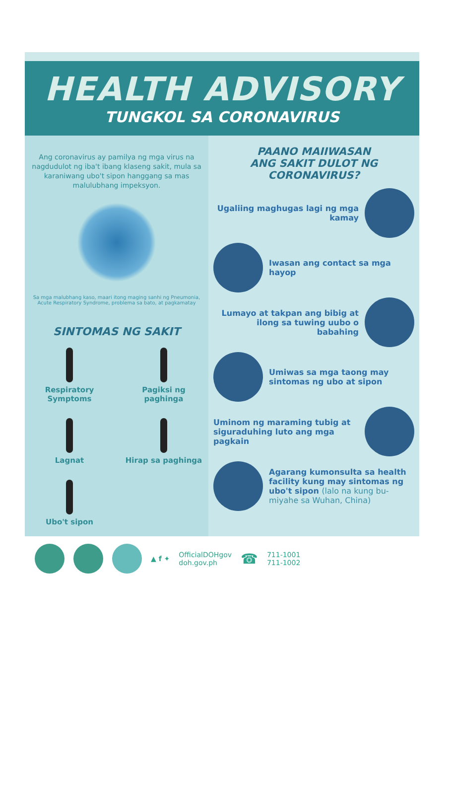HEALTH ADVISORY
TUNGKOL SA CORONAVIRUS
Ang coronavirus ay pamilya ng mga virus na nagdudulot ng iba't ibang klaseng sakit, mula sa karaniwang ubo't sipon hanggang sa mas malulubhang impeksyon.
Sa mga malubhang kaso, maari itong maging sanhi ng Pneumonia, Acute Respiratory Syndrome, problema sa bato, at pagkamatay
SINTOMAS NG SAKIT
Respiratory Symptoms
Pagiksi ng paghinga
Lagnat
Hirap sa paghinga
Ubo't sipon
PAANO MAIIWASAN
ANG SAKIT DULOT NG
CORONAVIRUS?
Ugaliing maghugas lagi ng mga kamay
Iwasan ang contact sa mga hayop
Lumayo at takpan ang bibig at ilong sa tuwing uubo o babahing
Umiwas sa mga taong may sintomas ng ubo at sipon
Uminom ng maraming tubig at siguraduhing luto ang mga pagkain
Agarang kumonsulta sa health facility kung may sintomas ng ubo't sipon (lalo na kung bu-miyahe sa Wuhan, China)
▲ f ✦
OfficialDOHgov
doh.gov.ph
☎
711-1001
711-1002